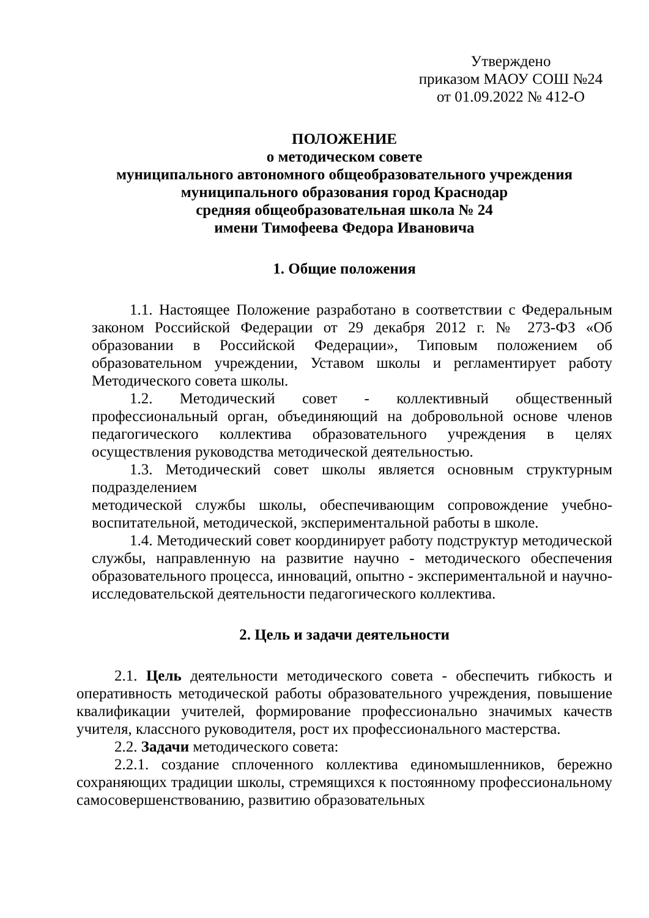Утверждено
приказом МАОУ СОШ №24
от 01.09.2022 № 412-О
ПОЛОЖЕНИЕ
о методическом совете
муниципального автономного общеобразовательного учреждения
муниципального образования город Краснодар
средняя общеобразовательная школа № 24
имени Тимофеева Федора Ивановича
1. Общие положения
1.1. Настоящее Положение разработано в соответствии с Федеральным законом Российской Федерации от 29 декабря 2012 г. № 273-ФЗ «Об образовании в Российской Федерации», Типовым положением об образовательном учреждении, Уставом школы и регламентирует работу Методического совета школы.
1.2. Методический совет - коллективный общественный профессиональный орган, объединяющий на добровольной основе членов педагогического коллектива образовательного учреждения в целях осуществления руководства методической деятельностью.
1.3. Методический совет школы является основным структурным подразделением
методической службы школы, обеспечивающим сопровождение учебно-воспитательной, методической, экспериментальной работы в школе.
1.4. Методический совет координирует работу подструктур методической службы, направленную на развитие научно - методического обеспечения образовательного процесса, инноваций, опытно - экспериментальной и научно-исследовательской деятельности педагогического коллектива.
2. Цель и задачи деятельности
2.1. Цель деятельности методического совета - обеспечить гибкость и оперативность методической работы образовательного учреждения, повышение квалификации учителей, формирование профессионально значимых качеств учителя, классного руководителя, рост их профессионального мастерства.
2.2. Задачи методического совета:
2.2.1. создание сплоченного коллектива единомышленников, бережно сохраняющих традиции школы, стремящихся к постоянному профессиональному самосовершенствованию, развитию образовательных